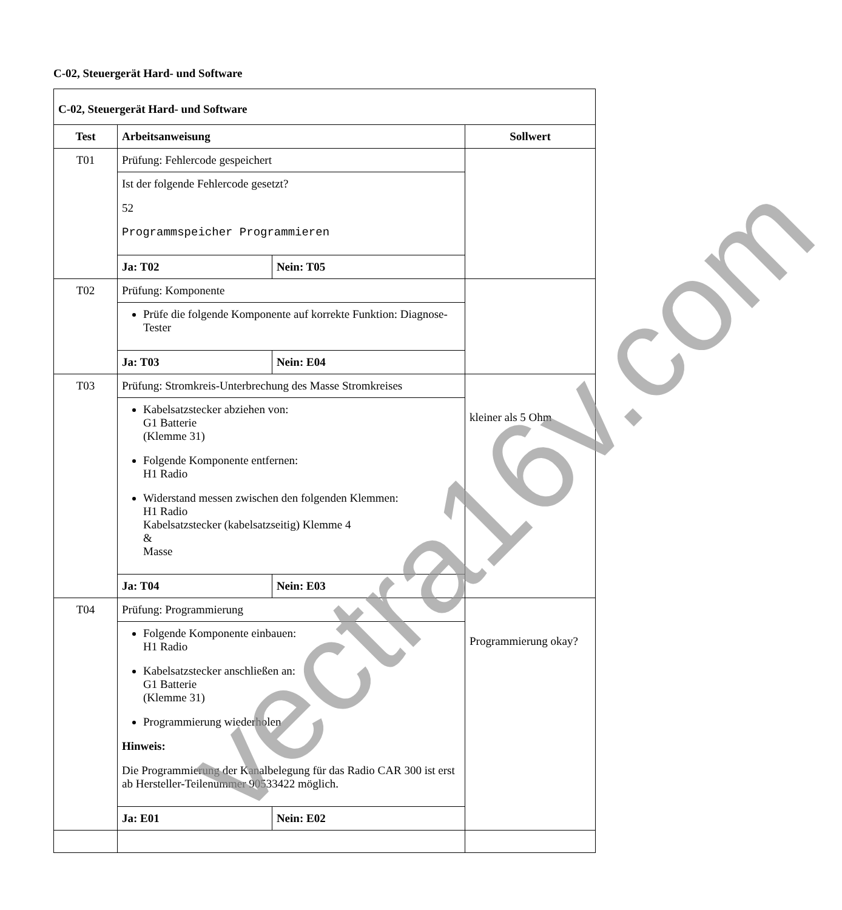C-02, Steuergerät Hard- und Software
| C-02, Steuergerät Hard- und Software | | | |
| --- | --- | --- | --- |
| Test | Arbeitsanweisung | | Sollwert |
| T01 | Prüfung: Fehlercode gespeichert | | |
| | Ist der folgende Fehlercode gesetzt? 52 Programmspeicher Programmieren | | |
| | Ja: T02 | Nein: T05 | |
| T02 | Prüfung: Komponente | | |
| | Prüfe die folgende Komponente auf korrekte Funktion: Diagnose-Tester | | |
| | Ja: T03 | Nein: E04 | |
| T03 | Prüfung: Stromkreis-Unterbrechung des Masse Stromkreises | | kleiner als 5 Ohm |
| | Kabelsatzstecker abziehen von: G1 Batterie (Klemme 31) Folgende Komponente entfernen: H1 Radio Widerstand messen zwischen den folgenden Klemmen: H1 Radio Kabelsatzstecker (kabelsatzseitig) Klemme 4 & Masse | | |
| | Ja: T04 | Nein: E03 | |
| T04 | Prüfung: Programmierung | | Programmierung okay? |
| | Folgende Komponente einbauen: H1 Radio Kabelsatzstecker anschließen an: G1 Batterie (Klemme 31) Programmierung wiederholen Hinweis: Die Programmierung der Kanalbelegung für das Radio CAR 300 ist erst ab Hersteller-Teilenummer 90533422 möglich. | | |
| | Ja: E01 | Nein: E02 | |
vectra16v.com